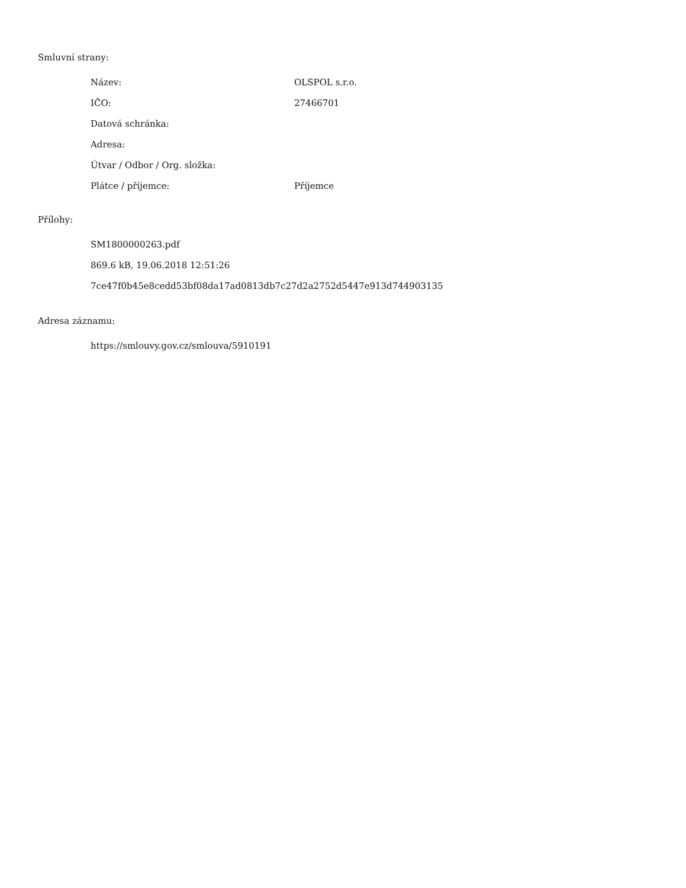Smluvní strany:
| Název: | OLSPOL s.r.o. |
| IČO: | 27466701 |
| Datová schránka: | |
| Adresa: | |
| Útvar / Odbor / Org. složka: | |
| Plátce / příjemce: | Příjemce |
Přílohy:
SM1800000263.pdf
869.6 kB, 19.06.2018 12:51:26
7ce47f0b45e8cedd53bf08da17ad0813db7c27d2a2752d5447e913d744903135
Adresa záznamu:
https://smlouvy.gov.cz/smlouva/5910191